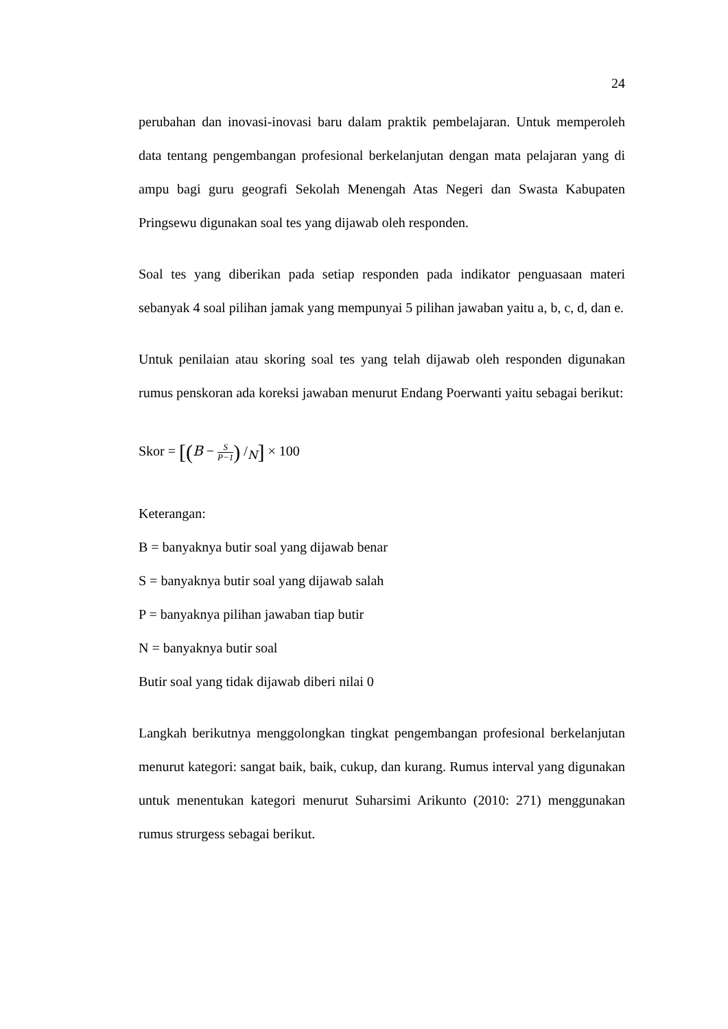24
perubahan dan inovasi-inovasi baru dalam praktik pembelajaran. Untuk memperoleh data tentang pengembangan profesional berkelanjutan dengan mata pelajaran yang di ampu bagi guru geografi Sekolah Menengah Atas Negeri dan Swasta Kabupaten Pringsewu digunakan soal tes yang dijawab oleh responden.
Soal tes yang diberikan pada setiap responden pada indikator penguasaan materi sebanyak 4 soal pilihan jamak yang mempunyai 5 pilihan jawaban yaitu a, b, c, d, dan e.
Untuk penilaian atau skoring soal tes yang telah dijawab oleh responden digunakan rumus penskoran ada koreksi jawaban menurut Endang Poerwanti yaitu sebagai berikut:
Skor = [(B − S P−1) /<sub>N</sub>] × 100
Keterangan:
B = banyaknya butir soal yang dijawab benar
S = banyaknya butir soal yang dijawab salah
P = banyaknya pilihan jawaban tiap butir
N = banyaknya butir soal
Butir soal yang tidak dijawab diberi nilai 0
Langkah berikutnya menggolongkan tingkat pengembangan profesional berkelanjutan menurut kategori: sangat baik, baik, cukup, dan kurang. Rumus interval yang digunakan untuk menentukan kategori menurut Suharsimi Arikunto (2010: 271) menggunakan rumus strurgess sebagai berikut.